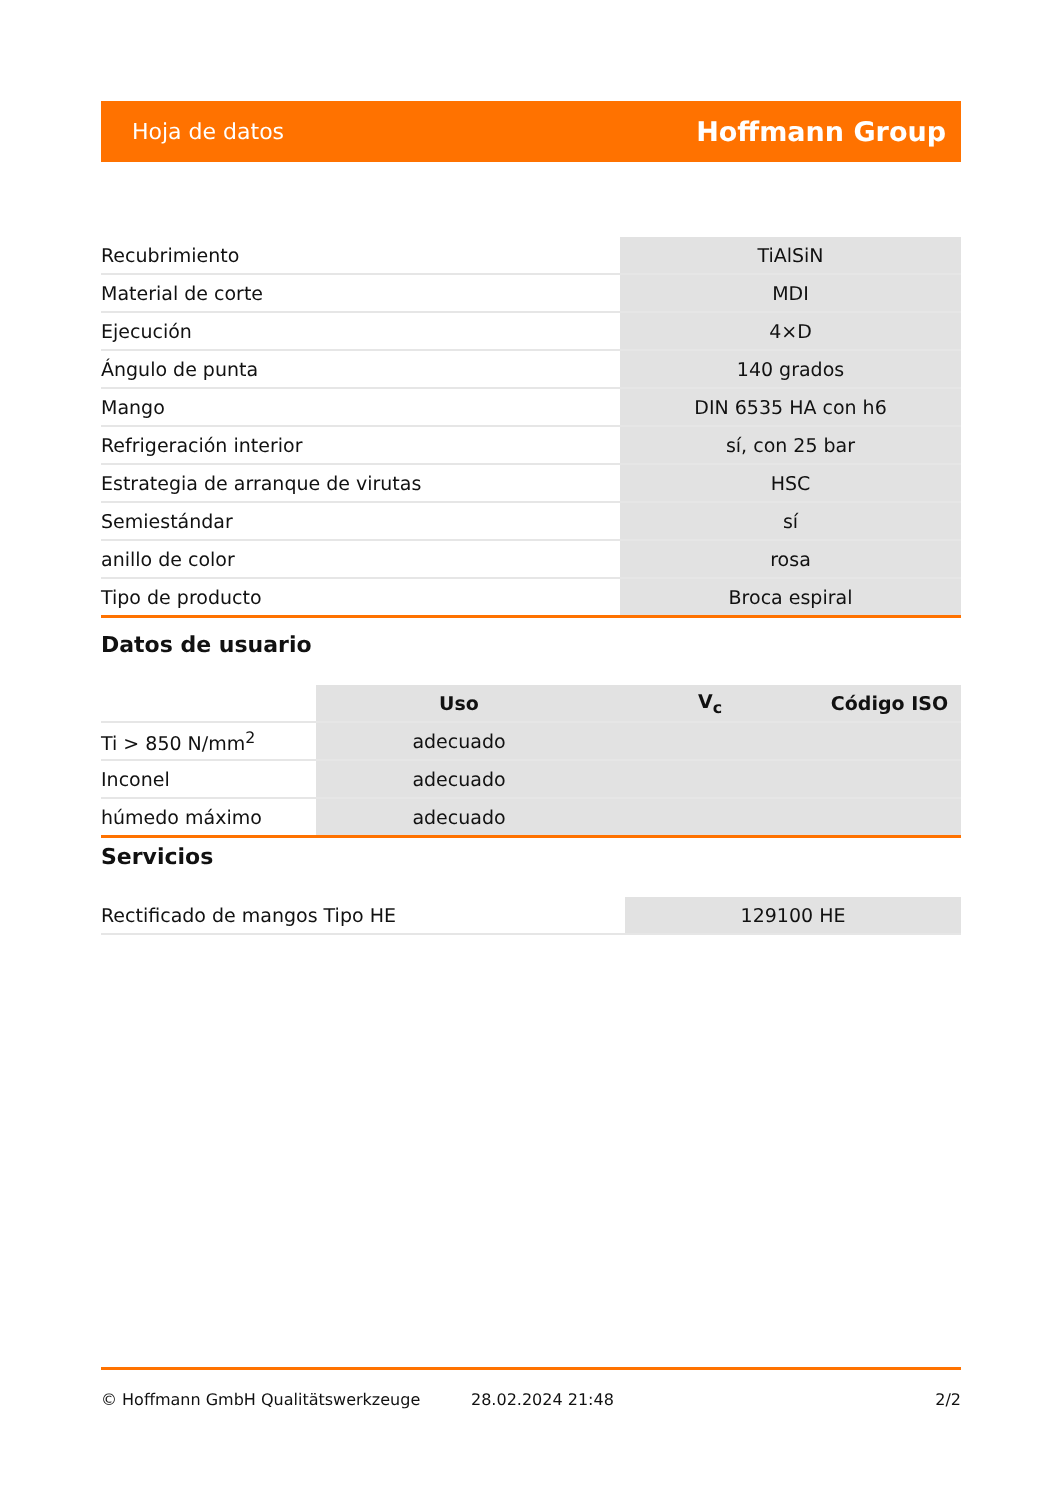Hoja de datos Hoffmann Group
| Recubrimiento | TiAlSiN |
| Material de corte | MDI |
| Ejecución | 4×D |
| Ángulo de punta | 140 grados |
| Mango | DIN 6535 HA con h6 |
| Refrigeración interior | sí, con 25 bar |
| Estrategia de arranque de virutas | HSC |
| Semiestándar | sí |
| anillo de color | rosa |
| Tipo de producto | Broca espiral |
Datos de usuario
| | Uso | V<sub>c</sub> | Código ISO |
| --- | --- | --- | --- |
| Ti > 850 N/mm<sup>2</sup> | adecuado | | |
| Inconel | adecuado | | |
| húmedo máximo | adecuado | | |
Servicios
| Rectificado de mangos Tipo HE | 129100 HE |
© Hoffmann GmbH Qualitätswerkzeuge 28.02.2024 21:48 2/2